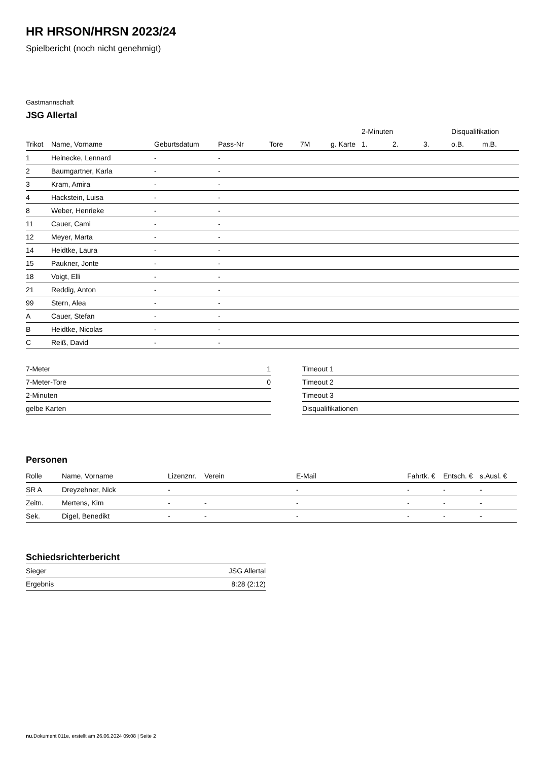HR HRSON/HRSN 2023/24
Spielbericht (noch nicht genehmigt)
Gastmannschaft
JSG Allertal
| | | | | | | | 2-Minuten | | | Disqualifikation | |
| --- | --- | --- | --- | --- | --- | --- | --- | --- | --- | --- | --- |
| Trikot | Name, Vorname | Geburtsdatum | Pass-Nr | Tore | 7M | g. Karte | 1. | 2. | 3. | o.B. | m.B. |
| 1 | Heinecke, Lennard | - | - | | | | | | | | |
| 2 | Baumgartner, Karla | - | - | | | | | | | | |
| 3 | Kram, Amira | - | - | | | | | | | | |
| 4 | Hackstein, Luisa | - | - | | | | | | | | |
| 8 | Weber, Henrieke | - | - | | | | | | | | |
| 11 | Cauer, Cami | - | - | | | | | | | | |
| 12 | Meyer, Marta | - | - | | | | | | | | |
| 14 | Heidtke, Laura | - | - | | | | | | | | |
| 15 | Paukner, Jonte | - | - | | | | | | | | |
| 18 | Voigt, Elli | - | - | | | | | | | | |
| 21 | Reddig, Anton | - | - | | | | | | | | |
| 99 | Stern, Alea | - | - | | | | | | | | |
| A | Cauer, Stefan | - | - | | | | | | | | |
| B | Heidtke, Nicolas | - | - | | | | | | | | |
| C | Reiß, David | - | - | | | | | | | | |
| 7-Meter | 1 |
| 7-Meter-Tore | 0 |
| 2-Minuten | |
| gelbe Karten | |
| Timeout 1 |
| Timeout 2 |
| Timeout 3 |
| Disqualifikationen |
Personen
| Rolle | Name, Vorname | Lizenznr. | Verein | E-Mail | Fahrtk. € | Entsch. € | s.Ausl. € |
| --- | --- | --- | --- | --- | --- | --- | --- |
| SR A | Dreyzehner, Nick | - | | - | - | - | - |
| Zeitn. | Mertens, Kim | - | - | - | - | - | - |
| Sek. | Digel, Benedikt | - | - | - | - | - | - |
Schiedsrichterbericht
| Sieger | JSG Allertal |
| Ergebnis | 8:28 (2:12) |
nu.Dokument 011e, erstellt am 26.06.2024 09:08 | Seite 2